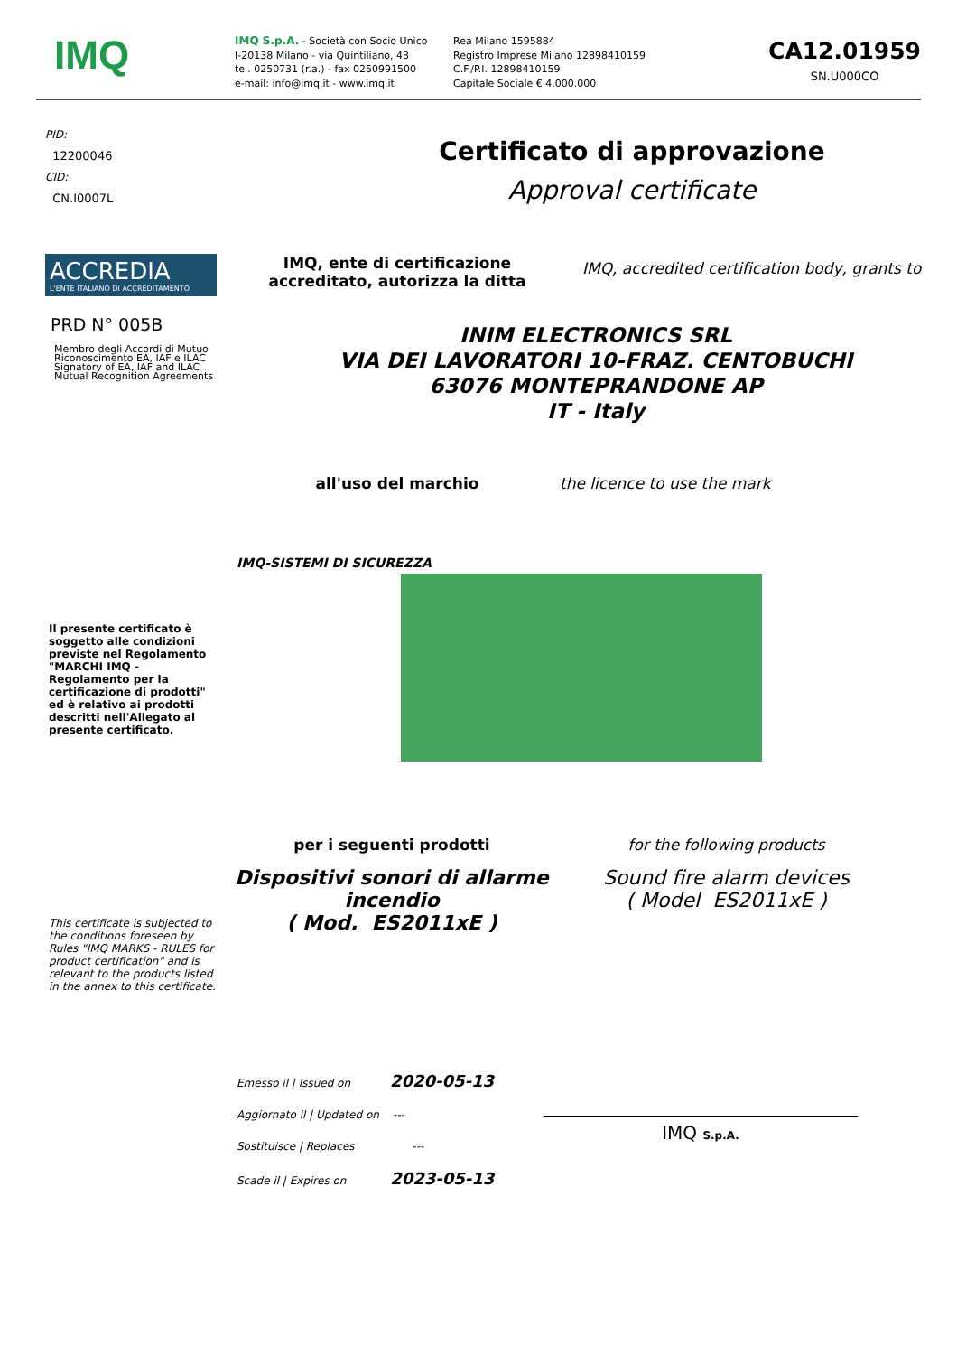IMQ
IMQ S.p.A. - Società con Socio Unico
I-20138 Milano - via Quintiliano, 43
tel. 0250731 (r.a.) - fax 0250991500
e-mail: info@imq.it - www.imq.it
Rea Milano 1595884
Registro Imprese Milano 12898410159
C.F./P.I. 12898410159
Capitale Sociale € 4.000.000
CA12.01959
SN.U000CO
PID:
12200046
CID:
CN.I0007L
Certificato di approvazione
Approval certificate
ACCREDIA
L'ENTE ITALIANO DI ACCREDITAMENTO
PRD N° 005B
Membro degli Accordi di Mutuo Riconoscimento EA, IAF e ILAC
Signatory of EA, IAF and ILAC Mutual Recognition Agreements
IMQ, ente di certificazione accreditato, autorizza la ditta
IMQ, accredited certification body, grants to
INIM ELECTRONICS SRL
VIA DEI LAVORATORI 10-FRAZ. CENTOBUCHI
63076 MONTEPRANDONE AP
IT - Italy
all'uso del marchio the licence to use the mark
IMQ-SISTEMI DI SICUREZZA
Il presente certificato è soggetto alle condizioni previste nel Regolamento "MARCHI IMQ - Regolamento per la certificazione di prodotti" ed è relativo ai prodotti descritti nell'Allegato al presente certificato.
This certificate is subjected to the conditions foreseen by Rules "IMQ MARKS - RULES for product certification" and is relevant to the products listed in the annex to this certificate.
per i seguenti prodotti
Dispositivi sonori di allarme incendio
( Mod. ES2011xE )
for the following products
Sound fire alarm devices
( Model ES2011xE )
Emesso il | Issued on 2020-05-13
Aggiornato il | Updated on ---
Sostituisce | Replaces ---
Scade il | Expires on 2023-05-13
IMQ S.p.A.